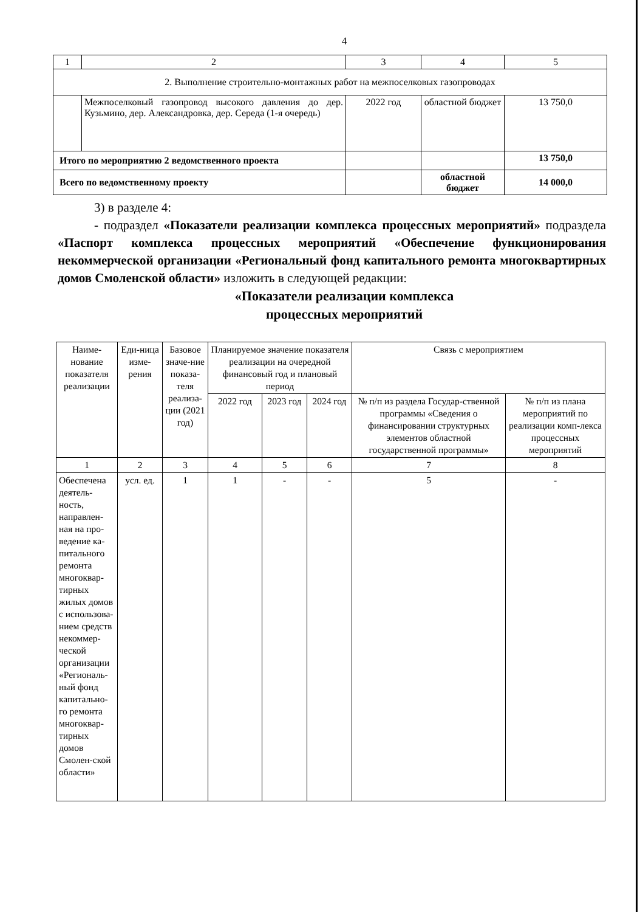4
| 1 | 2 | 3 | 4 | 5 |
| 2. Выполнение строительно-монтажных работ на межпоселковых газопроводах | | | | |
| | Межпоселковый газопровод высокого давления до дер. Кузьмино, дер. Александровка, дер. Середа (1-я очередь) | 2022 год | областной бюджет | 13 750,0 |
| Итого по мероприятию 2 ведомственного проекта | | | | 13 750,0 |
| Всего по ведомственному проекту | | | областной бюджет | 14 000,0 |
3) в разделе 4:
- подраздел «Показатели реализации комплекса процессных мероприятий» подраздела «Паспорт комплекса процессных мероприятий «Обеспечение функционирования некоммерческой организации «Региональный фонд капитального ремонта многоквартирных домов Смоленской области» изложить в следующей редакции:
«Показатели реализации комплекса
процессных мероприятий
| Наиме-нование показателя реализации | Еди-ница изме-рения | Базовое значе-ние показа-теля реализа-ции (2021 год) | Планируемое значение показателя реализации на очередной финансовый год и плановый период | | | Связь с мероприятием | |
| --- | --- | --- | --- | --- | --- | --- | --- |
| | | | 2022 год | 2023 год | 2024 год | № п/п из раздела Государ-ственной программы «Сведения о финансировании структурных элементов областной государственной программы» | № п/п из плана мероприятий по реализации комп-лекса процессных мероприятий |
| 1 | 2 | 3 | 4 | 5 | 6 | 7 | 8 |
| Обеспечена деятель-ность, направлен-ная на про-ведение ка-питального ремонта многоквар-тирных жилых домов с использова-нием средств некоммер-ческой организации «Региональ-ный фонд капитально-го ремонта многоквар-тирных домов Смолен-ской области» | усл. ед. | 1 | 1 | - | - | 5 | - |